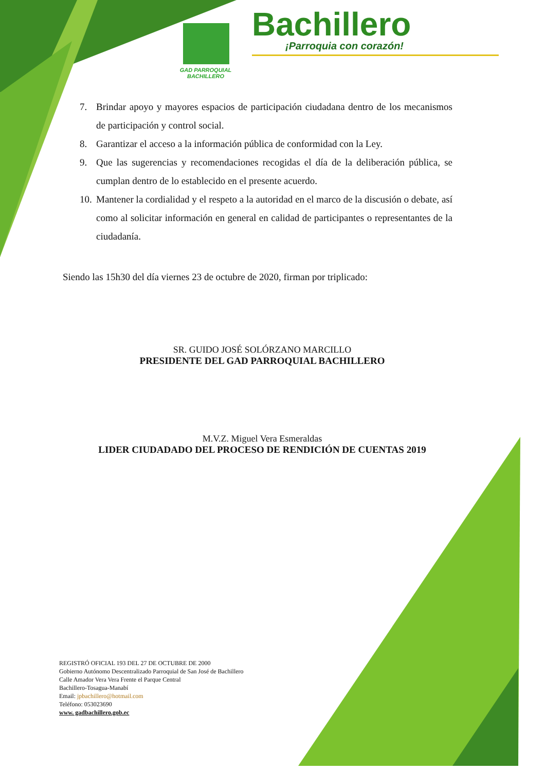Bachillero
¡Parroquia con corazón!
GAD PARROQUIAL
BACHILLERO
7. Brindar apoyo y mayores espacios de participación ciudadana dentro de los mecanismos de participación y control social.
8. Garantizar el acceso a la información pública de conformidad con la Ley.
9. Que las sugerencias y recomendaciones recogidas el día de la deliberación pública, se cumplan dentro de lo establecido en el presente acuerdo.
10. Mantener la cordialidad y el respeto a la autoridad en el marco de la discusión o debate, así como al solicitar información en general en calidad de participantes o representantes de la ciudadanía.
Siendo las 15h30 del día viernes 23 de octubre de 2020, firman por triplicado:
SR. GUIDO JOSÉ SOLÓRZANO MARCILLO
PRESIDENTE DEL GAD PARROQUIAL BACHILLERO
M.V.Z. Miguel Vera Esmeraldas
LIDER CIUDADADO DEL PROCESO DE RENDICIÓN DE CUENTAS 2019
REGISTRÓ OFICIAL 193 DEL 27 DE OCTUBRE DE 2000
Gobierno Autónomo Descentralizado Parroquial de San José de Bachillero
Calle Amador Vera Vera Frente el Parque Central
Bachillero-Tosagua-Manabí
Email: jpbachillero@hotmail.com
Teléfono: 053023690
www. gadbachillero.gob.ec